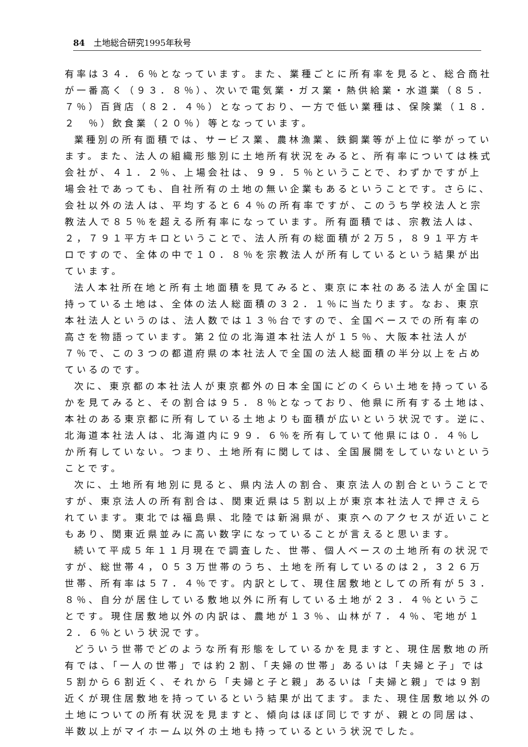84　土地総合研究1995年秋号
有率は３４．６％となっています。また、業種ごとに所有率を見ると、総合商社が一番高く（９３．８％）、次いで電気業・ガス業・熱供給業・水道業（８５．７％）百貨店（８２．４％）となっており、一方で低い業種は、保険業（１８．２　％）飲食業（２０％）等となっています。
業種別の所有面積では、サービス業、農林漁業、鉄鋼業等が上位に挙がっています。また、法人の組織形態別に土地所有状況をみると、所有率については株式会社が、４１．２％、上場会社は、９９．５％ということで、わずかですが上場会社であっても、自社所有の土地の無い企業もあるということです。さらに、会社以外の法人は、平均すると６４％の所有率ですが、このうち学校法人と宗教法人で８５％を超える所有率になっています。所有面積では、宗教法人は、２，７９１平方キロということで、法人所有の総面積が２万５，８９１平方キロですので、全体の中で１０．８％を宗教法人が所有しているという結果が出ています。
法人本社所在地と所有土地面積を見てみると、東京に本社のある法人が全国に持っている土地は、全体の法人総面積の３２．１％に当たります。なお、東京本社法人というのは、法人数では１３％台ですので、全国ベースでの所有率の高さを物語っています。第２位の北海道本社法人が１５％、大阪本社法人が７％で、この３つの都道府県の本社法人で全国の法人総面積の半分以上を占めているのです。
次に、東京都の本社法人が東京都外の日本全国にどのくらい土地を持っているかを見てみると、その割合は９５．８％となっており、他県に所有する土地は、本社のある東京都に所有している土地よりも面積が広いという状況です。逆に、北海道本社法人は、北海道内に９９．６％を所有していて他県には０．４％しか所有していない。つまり、土地所有に関しては、全国展開をしていないということです。
次に、土地所有地別に見ると、県内法人の割合、東京法人の割合ということですが、東京法人の所有割合は、関東近県は５割以上が東京本社法人で押さえられています。東北では福島県、北陸では新潟県が、東京へのアクセスが近いこともあり、関東近県並みに高い数字になっていることが言えると思います。
続いて平成５年１１月現在で調査した、世帯、個人ベースの土地所有の状況ですが、総世帯４，０５３万世帯のうち、土地を所有しているのは２，３２６万世帯、所有率は５７．４％です。内訳として、現住居敷地としての所有が５３．８％、自分が居住している敷地以外に所有している土地が２３．４％ということです。現住居敷地以外の内訳は、農地が１３％、山林が７．４％、宅地が１２．６％という状況です。
どういう世帯でどのような所有形態をしているかを見ますと、現住居敷地の所有では、「一人の世帯」では約２割、「夫婦の世帯」あるいは「夫婦と子」では５割から６割近く、それから「夫婦と子と親」あるいは「夫婦と親」では９割近くが現住居敷地を持っているという結果が出てます。また、現住居敷地以外の土地についての所有状況を見ますと、傾向はほぼ同じですが、親との同居は、半数以上がマイホーム以外の土地も持っているという状況でした。